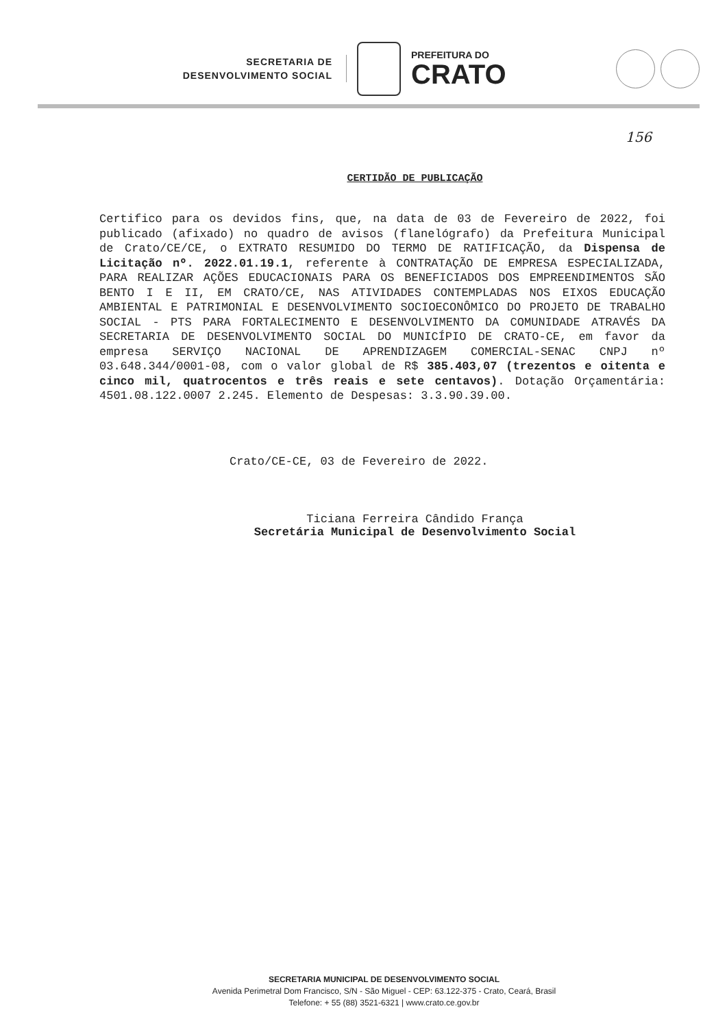SECRETARIA DE
DESENVOLVIMENTO SOCIAL
PREFEITURA DO
CRATO
156
CERTIDÃO DE PUBLICAÇÃO
Certifico para os devidos fins, que, na data de 03 de Fevereiro de 2022, foi publicado (afixado) no quadro de avisos (flanelógrafo) da Prefeitura Municipal de Crato/CE/CE, o EXTRATO RESUMIDO DO TERMO DE RATIFICAÇÃO, da Dispensa de Licitação nº. 2022.01.19.1, referente à CONTRATAÇÃO DE EMPRESA ESPECIALIZADA, PARA REALIZAR AÇÕES EDUCACIONAIS PARA OS BENEFICIADOS DOS EMPREENDIMENTOS SÃO BENTO I E II, EM CRATO/CE, NAS ATIVIDADES CONTEMPLADAS NOS EIXOS EDUCAÇÃO AMBIENTAL E PATRIMONIAL E DESENVOLVIMENTO SOCIOECONÔMICO DO PROJETO DE TRABALHO SOCIAL - PTS PARA FORTALECIMENTO E DESENVOLVIMENTO DA COMUNIDADE ATRAVÉS DA SECRETARIA DE DESENVOLVIMENTO SOCIAL DO MUNICÍPIO DE CRATO-CE, em favor da empresa SERVIÇO NACIONAL DE APRENDIZAGEM COMERCIAL-SENAC CNPJ nº 03.648.344/0001-08, com o valor global de R$ 385.403,07 (trezentos e oitenta e cinco mil, quatrocentos e três reais e sete centavos). Dotação Orçamentária: 4501.08.122.0007 2.245. Elemento de Despesas: 3.3.90.39.00.
Crato/CE-CE, 03 de Fevereiro de 2022.
Ticiana Ferreira Cândido França
Secretária Municipal de Desenvolvimento Social
SECRETARIA MUNICIPAL DE DESENVOLVIMENTO SOCIAL
Avenida Perimetral Dom Francisco, S/N - São Miguel - CEP: 63.122-375 - Crato, Ceará, Brasil
Telefone: + 55 (88) 3521-6321 | www.crato.ce.gov.br